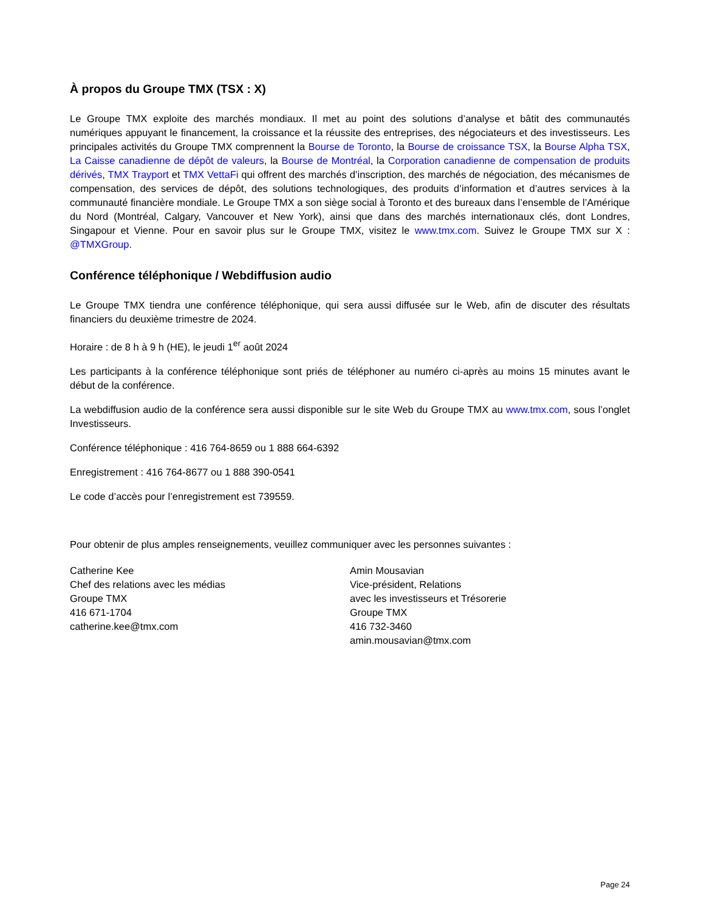À propos du Groupe TMX (TSX : X)
Le Groupe TMX exploite des marchés mondiaux. Il met au point des solutions d’analyse et bâtit des communautés numériques appuyant le financement, la croissance et la réussite des entreprises, des négociateurs et des investisseurs. Les principales activités du Groupe TMX comprennent la Bourse de Toronto, la Bourse de croissance TSX, la Bourse Alpha TSX, La Caisse canadienne de dépôt de valeurs, la Bourse de Montréal, la Corporation canadienne de compensation de produits dérivés, TMX Trayport et TMX VettaFi qui offrent des marchés d’inscription, des marchés de négociation, des mécanismes de compensation, des services de dépôt, des solutions technologiques, des produits d’information et d’autres services à la communauté financière mondiale. Le Groupe TMX a son siège social à Toronto et des bureaux dans l’ensemble de l’Amérique du Nord (Montréal, Calgary, Vancouver et New York), ainsi que dans des marchés internationaux clés, dont Londres, Singapour et Vienne. Pour en savoir plus sur le Groupe TMX, visitez le www.tmx.com. Suivez le Groupe TMX sur X : @TMXGroup.
Conférence téléphonique / Webdiffusion audio
Le Groupe TMX tiendra une conférence téléphonique, qui sera aussi diffusée sur le Web, afin de discuter des résultats financiers du deuxième trimestre de 2024.
Horaire : de 8 h à 9 h (HE), le jeudi 1<sup>er</sup> août 2024
Les participants à la conférence téléphonique sont priés de téléphoner au numéro ci-après au moins 15 minutes avant le début de la conférence.
La webdiffusion audio de la conférence sera aussi disponible sur le site Web du Groupe TMX au www.tmx.com, sous l’onglet Investisseurs.
Conférence téléphonique : 416 764-8659 ou 1 888 664-6392
Enregistrement : 416 764-8677 ou 1 888 390-0541
Le code d’accès pour l’enregistrement est 739559.
Pour obtenir de plus amples renseignements, veuillez communiquer avec les personnes suivantes :
Catherine Kee
Chef des relations avec les médias
Groupe TMX
416 671-1704
catherine.kee@tmx.com
Amin Mousavian
Vice-président, Relations
avec les investisseurs et Trésorerie
Groupe TMX
416 732-3460
amin.mousavian@tmx.com
Page 24